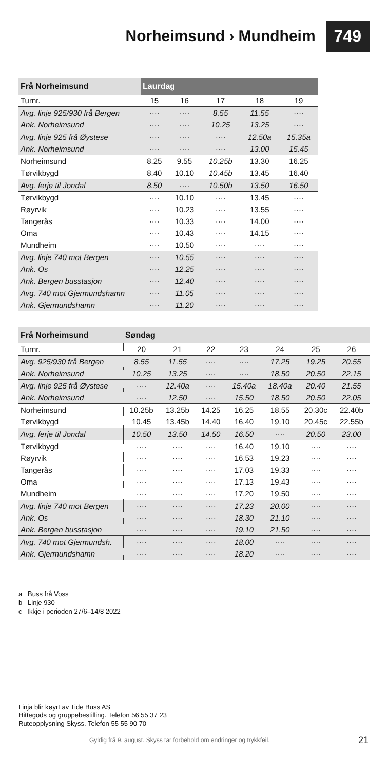Norheimsund › Mundheim
749
| Frå Norheimsund | Laurdag | | | | |
| --- | --- | --- | --- | --- | --- |
| Turnr. | 15 | 16 | 17 | 18 | 19 |
| Avg. linje 925/930 frå Bergen | ···· | ···· | 8.55 | 11.55 | ···· |
| Ank. Norheimsund | ···· | ···· | 10.25 | 13.25 | ···· |
| Avg. linje 925 frå Øystese | ···· | ···· | ···· | 12.50a | 15.35a |
| Ank. Norheimsund | ···· | ···· | ···· | 13.00 | 15.45 |
| Norheimsund | 8.25 | 9.55 | 10.25b | 13.30 | 16.25 |
| Tørvikbygd | 8.40 | 10.10 | 10.45b | 13.45 | 16.40 |
| Avg. ferje til Jondal | 8.50 | ···· | 10.50b | 13.50 | 16.50 |
| Tørvikbygd | ···· | 10.10 | ···· | 13.45 | ···· |
| Røyrvik | ···· | 10.23 | ···· | 13.55 | ···· |
| Tangerås | ···· | 10.33 | ···· | 14.00 | ···· |
| Oma | ···· | 10.43 | ···· | 14.15 | ···· |
| Mundheim | ···· | 10.50 | ···· | ···· | ···· |
| Avg. linje 740 mot Bergen | ···· | 10.55 | ···· | ···· | ···· |
| Ank. Os | ···· | 12.25 | ···· | ···· | ···· |
| Ank. Bergen busstasjon | ···· | 12.40 | ···· | ···· | ···· |
| Avg. 740 mot Gjermundshamn | ···· | 11.05 | ···· | ···· | ···· |
| Ank. Gjermundshamn | ···· | 11.20 | ···· | ···· | ···· |
| Frå Norheimsund | Søndag | | | | | | |
| --- | --- | --- | --- | --- | --- | --- | --- |
| Turnr. | 20 | 21 | 22 | 23 | 24 | 25 | 26 |
| Avg. 925/930 frå Bergen | 8.55 | 11.55 | ···· | ···· | 17.25 | 19.25 | 20.55 |
| Ank. Norheimsund | 10.25 | 13.25 | ···· | ···· | 18.50 | 20.50 | 22.15 |
| Avg. linje 925 frå Øystese | ···· | 12.40a | ···· | 15.40a | 18.40a | 20.40 | 21.55 |
| Ank. Norheimsund | ···· | 12.50 | ···· | 15.50 | 18.50 | 20.50 | 22.05 |
| Norheimsund | 10.25b | 13.25b | 14.25 | 16.25 | 18.55 | 20.30c | 22.40b |
| Tørvikbygd | 10.45 | 13.45b | 14.40 | 16.40 | 19.10 | 20.45c | 22.55b |
| Avg. ferje til Jondal | 10.50 | 13.50 | 14.50 | 16.50 | ···· | 20.50 | 23.00 |
| Tørvikbygd | ···· | ···· | ···· | 16.40 | 19.10 | ···· | ···· |
| Røyrvik | ···· | ···· | ···· | 16.53 | 19.23 | ···· | ···· |
| Tangerås | ···· | ···· | ···· | 17.03 | 19.33 | ···· | ···· |
| Oma | ···· | ···· | ···· | 17.13 | 19.43 | ···· | ···· |
| Mundheim | ···· | ···· | ···· | 17.20 | 19.50 | ···· | ···· |
| Avg. linje 740 mot Bergen | ···· | ···· | ···· | 17.23 | 20.00 | ···· | ···· |
| Ank. Os | ···· | ···· | ···· | 18.30 | 21.10 | ···· | ···· |
| Ank. Bergen busstasjon | ···· | ···· | ···· | 19.10 | 21.50 | ···· | ···· |
| Avg. 740 mot Gjermundsh. | ···· | ···· | ···· | 18.00 | ···· | ···· | ···· |
| Ank. Gjermundshamn | ···· | ···· | ···· | 18.20 | ···· | ···· | ···· |
a Buss frå Voss
b Linje 930
c Ikkje i perioden 27/6–14/8 2022
Linja blir køyrt av Tide Buss AS
Hittegods og gruppebestilling. Telefon 56 55 37 23
Ruteopplysning Skyss. Telefon 55 55 90 70
Gyldig frå 9. august. Skyss tar forbehold om endringer og trykkfeil.
21